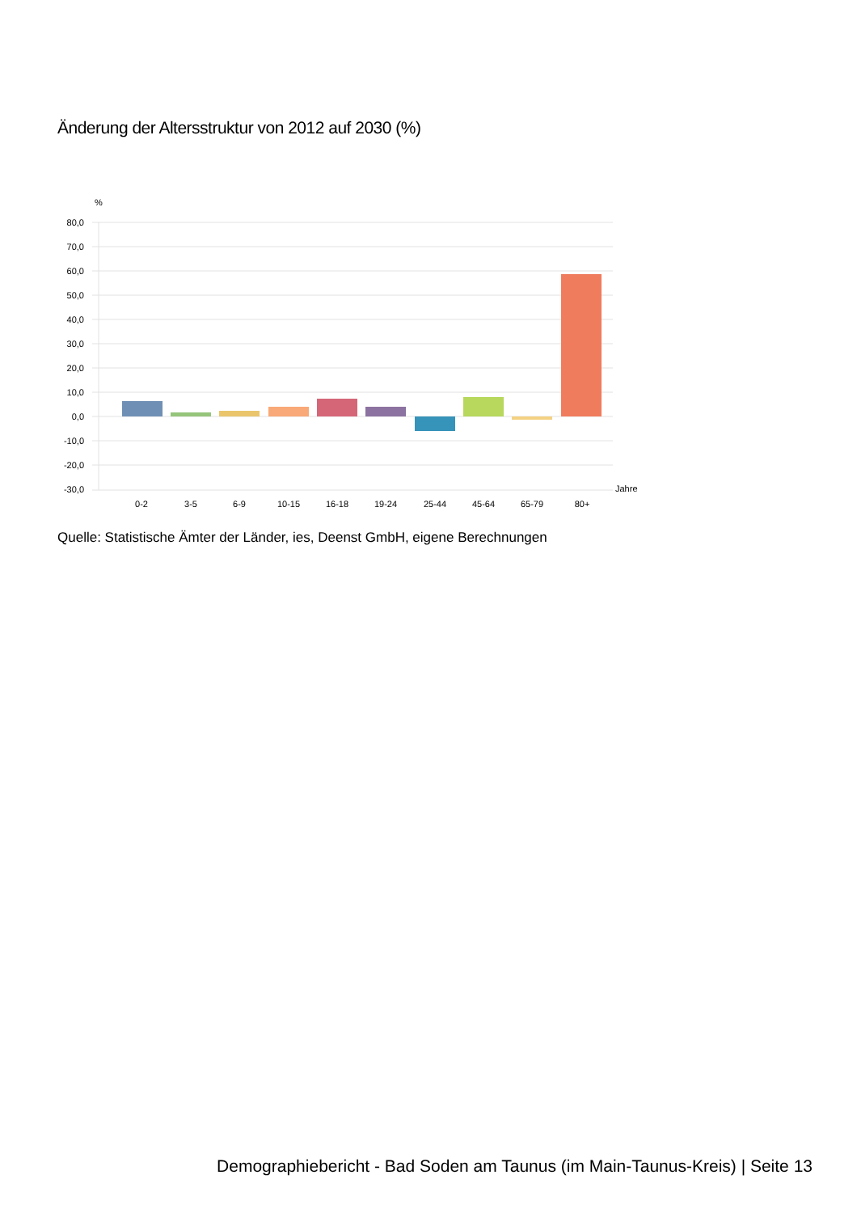Änderung der Altersstruktur von 2012 auf 2030 (%)
%
80,0
70,0
60,0
50,0
40,0
30,0
20,0
10,0
0,0
-10,0
-20,0
-30,0
Jahre
0-2
3-5
6-9
10-15
16-18
19-24
25-44
45-64
65-79
80+
Quelle: Statistische Ämter der Länder, ies, Deenst GmbH, eigene Berechnungen
Demographiebericht - Bad Soden am Taunus (im Main-Taunus-Kreis) | Seite 13